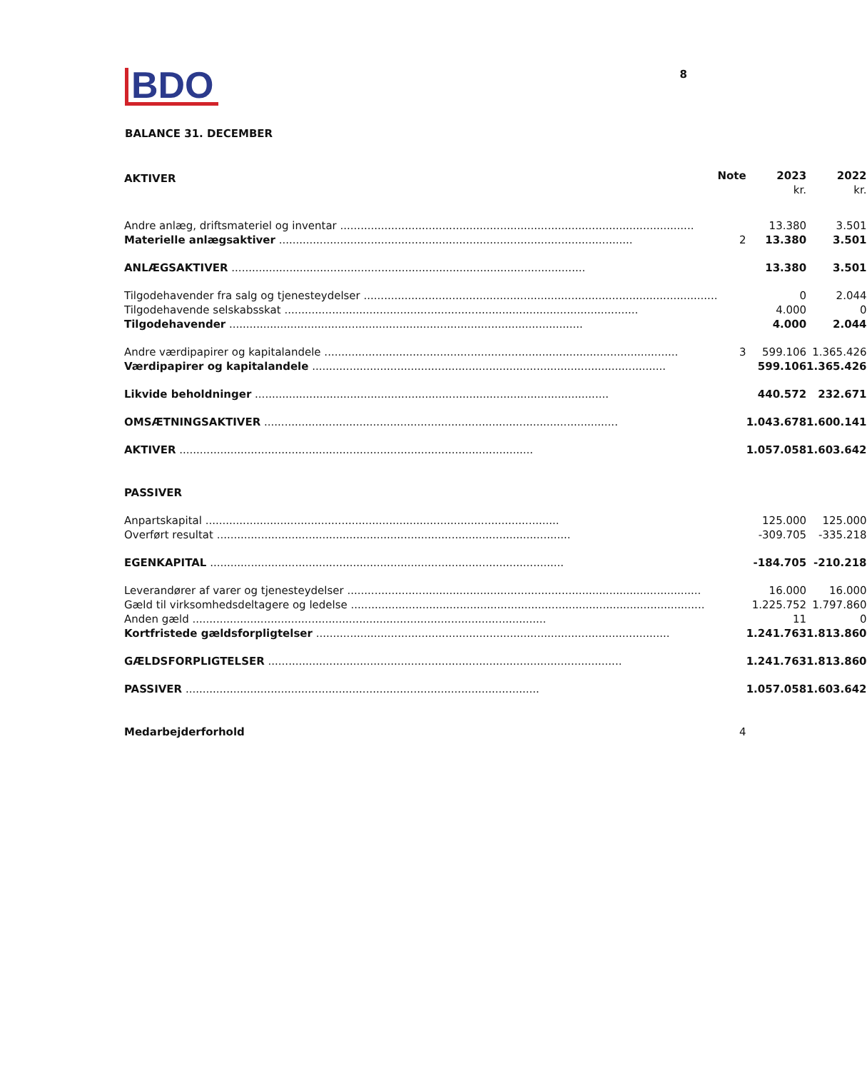BDO
8
BALANCE 31. DECEMBER
| AKTIVER | Note | 2023 kr. | 2022 kr. |
| --- | --- | --- | --- |
| Andre anlæg, driftsmateriel og inventar | | 13.380 | 3.501 |
| Materielle anlægsaktiver | 2 | 13.380 | 3.501 |
| ANLÆGSAKTIVER | | 13.380 | 3.501 |
| Tilgodehavender fra salg og tjenesteydelser | | 0 | 2.044 |
| Tilgodehavende selskabsskat | | 4.000 | 0 |
| Tilgodehavender | | 4.000 | 2.044 |
| Andre værdipapirer og kapitalandele | 3 | 599.106 | 1.365.426 |
| Værdipapirer og kapitalandele | | 599.106 | 1.365.426 |
| Likvide beholdninger | | 440.572 | 232.671 |
| OMSÆTNINGSAKTIVER | | 1.043.678 | 1.600.141 |
| AKTIVER | | 1.057.058 | 1.603.642 |
| PASSIVER | | | |
| Anpartskapital | | 125.000 | 125.000 |
| Overført resultat | | -309.705 | -335.218 |
| EGENKAPITAL | | -184.705 | -210.218 |
| Leverandører af varer og tjenesteydelser | | 16.000 | 16.000 |
| Gæld til virksomhedsdeltagere og ledelse | | 1.225.752 | 1.797.860 |
| Anden gæld | | 11 | 0 |
| Kortfristede gældsforpligtelser | | 1.241.763 | 1.813.860 |
| GÆLDSFORPLIGTELSER | | 1.241.763 | 1.813.860 |
| PASSIVER | | 1.057.058 | 1.603.642 |
| Medarbejderforhold | 4 | | |